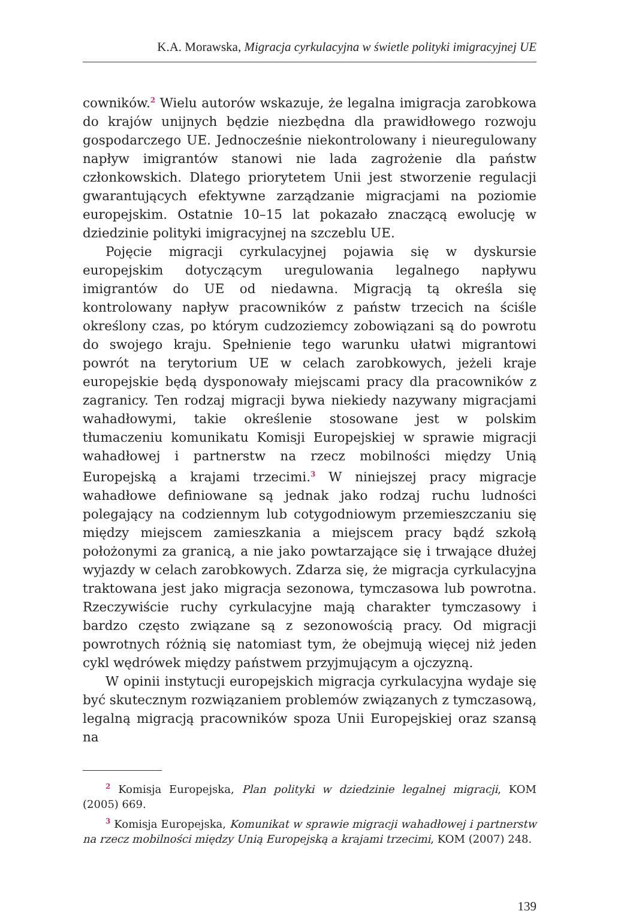K.A. Morawska, Migracja cyrkulacyjna w świetle polityki imigracyjnej UE
cowników.<sup>2</sup> Wielu autorów wskazuje, że legalna imigracja zarobkowa do krajów unijnych będzie niezbędna dla prawidłowego rozwoju gospodarczego UE. Jednocześnie niekontrolowany i nieuregulowany napływ imigrantów stanowi nie lada zagrożenie dla państw członkowskich. Dlatego priorytetem Unii jest stworzenie regulacji gwarantujących efektywne zarządzanie migracjami na poziomie europejskim. Ostatnie 10–15 lat pokazało znaczącą ewolucję w dziedzinie polityki imigracyjnej na szczeblu UE.
Pojęcie migracji cyrkulacyjnej pojawia się w dyskursie europejskim dotyczącym uregulowania legalnego napływu imigrantów do UE od niedawna. Migracją tą określa się kontrolowany napływ pracowników z państw trzecich na ściśle określony czas, po którym cudzoziemcy zobowiązani są do powrotu do swojego kraju. Spełnienie tego warunku ułatwi migrantowi powrót na terytorium UE w celach zarobkowych, jeżeli kraje europejskie będą dysponowały miejscami pracy dla pracowników z zagranicy. Ten rodzaj migracji bywa niekiedy nazywany migracjami wahadłowymi, takie określenie stosowane jest w polskim tłumaczeniu komunikatu Komisji Europejskiej w sprawie migracji wahadłowej i partnerstw na rzecz mobilności między Unią Europejską a krajami trzecimi.<sup>3</sup> W niniejszej pracy migracje wahadłowe definiowane są jednak jako rodzaj ruchu ludności polegający na codziennym lub cotygodniowym przemieszczaniu się między miejscem zamieszkania a miejscem pracy bądź szkołą położonymi za granicą, a nie jako powtarzające się i trwające dłużej wyjazdy w celach zarobkowych. Zdarza się, że migracja cyrkulacyjna traktowana jest jako migracja sezonowa, tymczasowa lub powrotna. Rzeczywiście ruchy cyrkulacyjne mają charakter tymczasowy i bardzo często związane są z sezonowością pracy. Od migracji powrotnych różnią się natomiast tym, że obejmują więcej niż jeden cykl wędrówek między państwem przyjmującym a ojczyzną.
W opinii instytucji europejskich migracja cyrkulacyjna wydaje się być skutecznym rozwiązaniem problemów związanych z tymczasową, legalną migracją pracowników spoza Unii Europejskiej oraz szansą na
<sup>2</sup> Komisja Europejska, Plan polityki w dziedzinie legalnej migracji, KOM (2005) 669.
<sup>3</sup> Komisja Europejska, Komunikat w sprawie migracji wahadłowej i partnerstw na rzecz mobilności między Unią Europejską a krajami trzecimi, KOM (2007) 248.
139